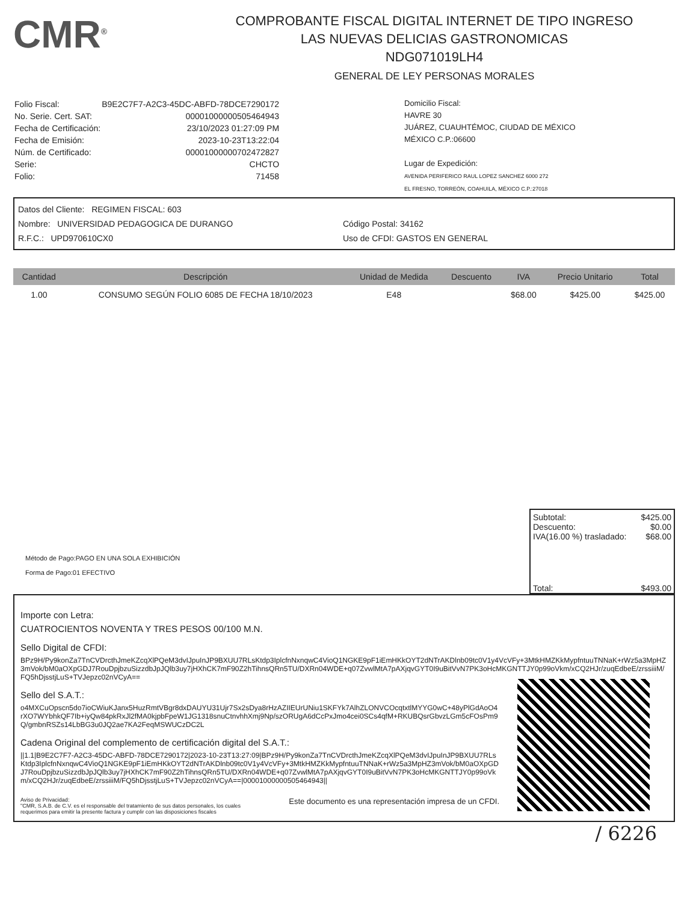CMR<sup>®</sup>
COMPROBANTE FISCAL DIGITAL INTERNET DE TIPO INGRESO
LAS NUEVAS DELICIAS GASTRONOMICAS
NDG071019LH4
GENERAL DE LEY PERSONAS MORALES
| Folio Fiscal: | B9E2C7F7-A2C3-45DC-ABFD-78DCE7290172 |
| No. Serie. Cert. SAT: | 00001000000505464943 |
| Fecha de Certificación: | 23/10/2023 01:27:09 PM |
| Fecha de Emisión: | 2023-10-23T13:22:04 |
| Núm. de Certificado: | 00001000000702472827 |
| Serie: | CHCTO |
| Folio: | 71458 |
Domicilio Fiscal:
HAVRE 30
JUÁREZ, CUAUHTÉMOC, CIUDAD DE MÉXICO
MÉXICO C.P.:06600
Lugar de Expedición:
AVENIDA PERIFERICO RAUL LOPEZ SANCHEZ 6000 272
EL FRESNO, TORREÓN, COAHUILA, MÉXICO C.P.:27018
Datos del Cliente: REGIMEN FISCAL: 603
Nombre: UNIVERSIDAD PEDAGOGICA DE DURANGO
R.F.C.: UPD970610CX0
Código Postal: 34162
Uso de CFDI: GASTOS EN GENERAL
| Cantidad | Descripción | Unidad de Medida | Descuento | IVA | Precio Unitario | Total |
| --- | --- | --- | --- | --- | --- | --- |
| 1.00 | CONSUMO SEGÚN FOLIO 6085 DE FECHA 18/10/2023 | E48 | | $68.00 | $425.00 | $425.00 |
Método de Pago:PAGO EN UNA SOLA EXHIBICIÓN
Forma de Pago:01 EFECTIVO
Subtotal: $425.00
Descuento: $0.00
IVA(16.00 %) trasladado: $68.00
Total: $493.00
Importe con Letra:
CUATROCIENTOS NOVENTA Y TRES PESOS 00/100 M.N.
Sello Digital de CFDI:
BPz9H/Py9konZa7TnCVDrcthJmeKZcqXlPQeM3dvIJpuInJP9BXUU7RLsKtdp3IplcfnNxnqwC4VioQ1NGKE9pF1iEmHKkOYT2dNTrAKDlnb09tc0V1y4VcVFy+3MtkHMZKkMypfntuuTNNaK+rWz5a3MpHZ3mVok/bM0aOXpGDJ7RouDpjbzuSizzdbJpJQlb3uy7jHXhCK7mF90Z2hTihnsQRn5TU/DXRn04WDE+q07ZvwlMtA7pAXjqvGYT0I9uBitVvN7PK3oHcMKGNTTJY0p99oVkm/xCQ2HJr/zuqEdbeE/zrssiiiM/FQ5hDjsstjLuS+TVJepzc02nVCyA==
Sello del S.A.T.:
o4MXCuOpscn5do7ioCWiuKJanx5HuzRmtVBgr8dxDAUYU31Ujr7Sx2sDya8rHzAZIIEUrUNiu1SKFYk7AlhZLONVCOcqtxtlMYYG0wC+48yPlGdAoO4rXO7WYbhkQF7Ib+iyQw84pkRxJl2fMA0kjpbFpeW1JG1318snuCtnvhhXmj9Np/szORUgA6dCcPxJmo4cei0SCs4qfM+RKUBQsrGbvzLGm5cFOsPm9Q/gmbnRSZs14LbBG3u0JQ2ae7KA2FeqMSWUCzDC2L
Cadena Original del complemento de certificación digital del S.A.T.:
||1.1|B9E2C7F7-A2C3-45DC-ABFD-78DCE7290172|2023-10-23T13:27:09|BPz9H/Py9konZa7TnCVDrcthJmeKZcqXlPQeM3dvIJpuInJP9BXUU7RLsKtdp3IplcfnNxnqwC4VioQ1NGKE9pF1iEmHKkOYT2dNTrAKDlnb09tc0V1y4VcVFy+3MtkHMZKkMypfntuuTNNaK+rWz5a3MpHZ3mVok/bM0aOXpGDJ7RouDpjbzuSizzdbJpJQlb3uy7jHXhCK7mF90Z2hTihnsQRn5TU/DXRn04WDE+q07ZvwlMtA7pAXjqvGYT0I9uBitVvN7PK3oHcMKGNTTJY0p99oVkm/xCQ2HJr/zuqEdbeE/zrssiiiM/FQ5hDjsstjLuS+TVJepzc02nVCyA==|00001000000505464943||
Aviso de Privacidad:
"CMR, S.A.B. de C.V. es el responsable del tratamiento de sus datos personales, los cuales
requerimos para emitir la presente factura y cumplir con las disposiciones fiscales
Este documento es una representación impresa de un CFDI.
/ 6226